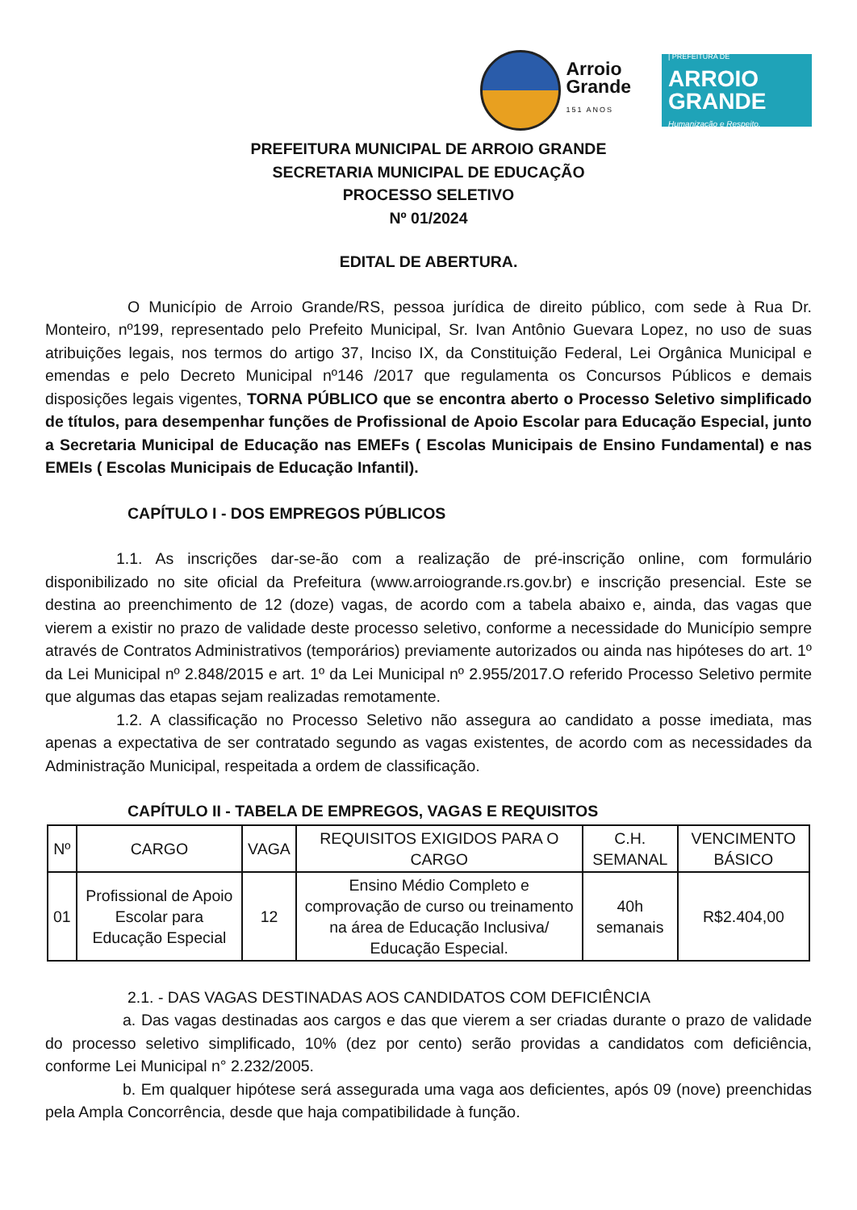Arroio
Grande
151 ANOS
| PREFEITURA DE
ARROIO
GRANDE
Humanização e Respeito.
PREFEITURA MUNICIPAL DE ARROIO GRANDE
SECRETARIA MUNICIPAL DE EDUCAÇÃO
PROCESSO SELETIVO
Nº 01/2024
EDITAL DE ABERTURA.
O Município de Arroio Grande/RS, pessoa jurídica de direito público, com sede à Rua Dr. Monteiro, nº199, representado pelo Prefeito Municipal, Sr. Ivan Antônio Guevara Lopez, no uso de suas atribuições legais, nos termos do artigo 37, Inciso IX, da Constituição Federal, Lei Orgânica Municipal e emendas e pelo Decreto Municipal nº146 /2017 que regulamenta os Concursos Públicos e demais disposições legais vigentes, TORNA PÚBLICO que se encontra aberto o Processo Seletivo simplificado de títulos, para desempenhar funções de Profissional de Apoio Escolar para Educação Especial, junto a Secretaria Municipal de Educação nas EMEFs ( Escolas Municipais de Ensino Fundamental) e nas EMEIs ( Escolas Municipais de Educação Infantil).
CAPÍTULO I - DOS EMPREGOS PÚBLICOS
1.1. As inscrições dar-se-ão com a realização de pré-inscrição online, com formulário disponibilizado no site oficial da Prefeitura (www.arroiogrande.rs.gov.br) e inscrição presencial. Este se destina ao preenchimento de 12 (doze) vagas, de acordo com a tabela abaixo e, ainda, das vagas que vierem a existir no prazo de validade deste processo seletivo, conforme a necessidade do Município sempre através de Contratos Administrativos (temporários) previamente autorizados ou ainda nas hipóteses do art. 1º da Lei Municipal nº 2.848/2015 e art. 1º da Lei Municipal nº 2.955/2017.O referido Processo Seletivo permite que algumas das etapas sejam realizadas remotamente.
1.2. A classificação no Processo Seletivo não assegura ao candidato a posse imediata, mas apenas a expectativa de ser contratado segundo as vagas existentes, de acordo com as necessidades da Administração Municipal, respeitada a ordem de classificação.
CAPÍTULO II - TABELA DE EMPREGOS, VAGAS E REQUISITOS
| Nº | CARGO | VAGA | REQUISITOS EXIGIDOS PARA O CARGO | C.H. SEMANAL | VENCIMENTO BÁSICO |
| --- | --- | --- | --- | --- | --- |
| 01 | Profissional de Apoio Escolar para Educação Especial | 12 | Ensino Médio Completo e comprovação de curso ou treinamento na área de Educação Inclusiva/ Educação Especial. | 40h semanais | R$2.404,00 |
2.1. - DAS VAGAS DESTINADAS AOS CANDIDATOS COM DEFICIÊNCIA
a. Das vagas destinadas aos cargos e das que vierem a ser criadas durante o prazo de validade do processo seletivo simplificado, 10% (dez por cento) serão providas a candidatos com deficiência, conforme Lei Municipal n° 2.232/2005.
b. Em qualquer hipótese será assegurada uma vaga aos deficientes, após 09 (nove) preenchidas pela Ampla Concorrência, desde que haja compatibilidade à função.